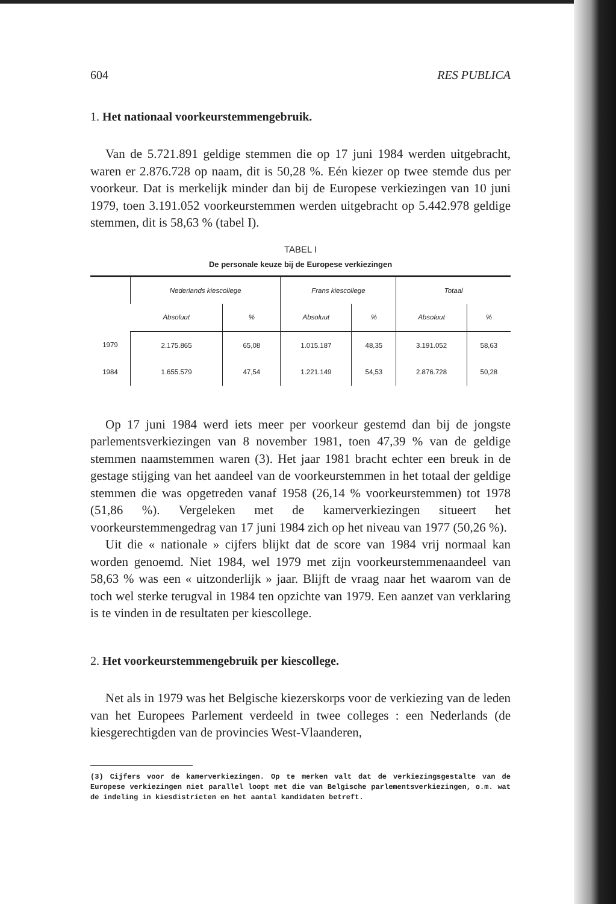604 RES PUBLICA
1. Het nationaal voorkeurstemmengebruik.
Van de 5.721.891 geldige stemmen die op 17 juni 1984 werden uitgebracht, waren er 2.876.728 op naam, dit is 50,28 %. Eén kiezer op twee stemde dus per voorkeur. Dat is merkelijk minder dan bij de Europese verkiezingen van 10 juni 1979, toen 3.191.052 voorkeurstemmen werden uitgebracht op 5.442.978 geldige stemmen, dit is 58,63 % (tabel I).
TABEL I
De personale keuze bij de Europese verkiezingen
| | Nederlands kiescollege | | Frans kiescollege | | Totaal | |
| --- | --- | --- | --- | --- | --- | --- |
| | Absoluut | % | Absoluut | % | Absoluut | % |
| 1979 | 2.175.865 | 65,08 | 1.015.187 | 48,35 | 3.191.052 | 58,63 |
| 1984 | 1.655.579 | 47,54 | 1.221.149 | 54,53 | 2.876.728 | 50,28 |
Op 17 juni 1984 werd iets meer per voorkeur gestemd dan bij de jongste parlementsverkiezingen van 8 november 1981, toen 47,39 % van de geldige stemmen naamstemmen waren (3). Het jaar 1981 bracht echter een breuk in de gestage stijging van het aandeel van de voorkeurstemmen in het totaal der geldige stemmen die was opgetreden vanaf 1958 (26,14 % voorkeurstemmen) tot 1978 (51,86 %). Vergeleken met de kamerverkiezingen situeert het voorkeurstemmengedrag van 17 juni 1984 zich op het niveau van 1977 (50,26 %).
Uit die « nationale » cijfers blijkt dat de score van 1984 vrij normaal kan worden genoemd. Niet 1984, wel 1979 met zijn voorkeurstemmenaandeel van 58,63 % was een « uitzonderlijk » jaar. Blijft de vraag naar het waarom van de toch wel sterke terugval in 1984 ten opzichte van 1979. Een aanzet van verklaring is te vinden in de resultaten per kiescollege.
2. Het voorkeurstemmengebruik per kiescollege.
Net als in 1979 was het Belgische kiezerskorps voor de verkiezing van de leden van het Europees Parlement verdeeld in twee colleges : een Nederlands (de kiesgerechtigden van de provincies West-Vlaanderen,
(3) Cijfers voor de kamerverkiezingen. Op te merken valt dat de verkiezingsgestalte van de Europese verkiezingen niet parallel loopt met die van Belgische parlementsverkiezingen, o.m. wat de indeling in kiesdistricten en het aantal kandidaten betreft.